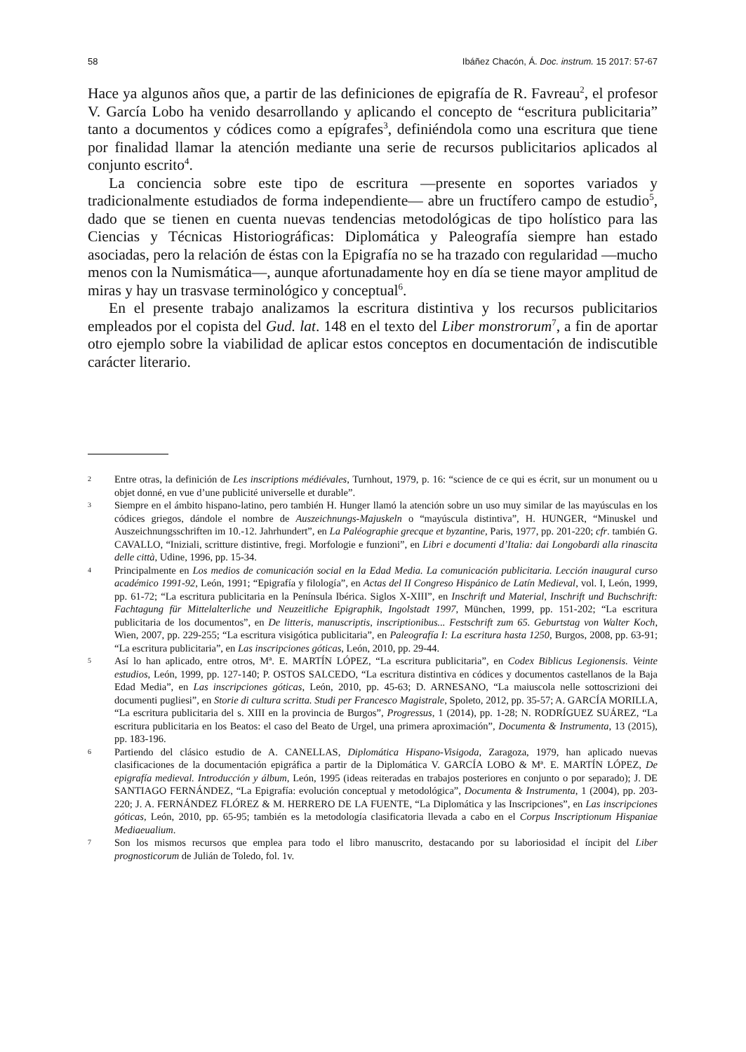58 Ibáñez Chacón, Á. Doc. instrum. 15 2017: 57-67
Hace ya algunos años que, a partir de las definiciones de epigrafía de R. Favreau<sup>2</sup>, el profesor V. García Lobo ha venido desarrollando y aplicando el concepto de “escritura publicitaria” tanto a documentos y códices como a epígrafes<sup>3</sup>, definiéndola como una escritura que tiene por finalidad llamar la atención mediante una serie de recursos publicitarios aplicados al conjunto escrito<sup>4</sup>.
La conciencia sobre este tipo de escritura —presente en soportes variados y tradicionalmente estudiados de forma independiente— abre un fructífero campo de estudio<sup>5</sup>, dado que se tienen en cuenta nuevas tendencias metodológicas de tipo holístico para las Ciencias y Técnicas Historiográficas: Diplomática y Paleografía siempre han estado asociadas, pero la relación de éstas con la Epigrafía no se ha trazado con regularidad —mucho menos con la Numismática—, aunque afortunadamente hoy en día se tiene mayor amplitud de miras y hay un trasvase terminológico y conceptual<sup>6</sup>.
En el presente trabajo analizamos la escritura distintiva y los recursos publicitarios empleados por el copista del Gud. lat. 148 en el texto del Liber monstrorum<sup>7</sup>, a fin de aportar otro ejemplo sobre la viabilidad de aplicar estos conceptos en documentación de indiscutible carácter literario.
2 Entre otras, la definición de Les inscriptions médiévales, Turnhout, 1979, p. 16: “science de ce qui es écrit, sur un monument ou u objet donné, en vue d’une publicité universelle et durable”.
3 Siempre en el ámbito hispano-latino, pero también H. Hunger llamó la atención sobre un uso muy similar de las mayúsculas en los códices griegos, dándole el nombre de Auszeichnungs-Majuskeln o “mayúscula distintiva”, H. HUNGER, “Minuskel und Auszeichnungsschriften im 10.-12. Jahrhundert”, en La Paléographie grecque et byzantine, Paris, 1977, pp. 201-220; cfr. también G. CAVALLO, “Iniziali, scritture distintive, fregi. Morfologie e funzioni”, en Libri e documenti d’Italia: dai Longobardi alla rinascita delle città, Udine, 1996, pp. 15-34.
4 Principalmente en Los medios de comunicación social en la Edad Media. La comunicación publicitaria. Lección inaugural curso académico 1991-92, León, 1991; “Epigrafía y filología”, en Actas del II Congreso Hispánico de Latín Medieval, vol. I, León, 1999, pp. 61-72; “La escritura publicitaria en la Península Ibérica. Siglos X-XIII”, en Inschrift und Material, Inschrift und Buchschrift: Fachtagung für Mittelalterliche und Neuzeitliche Epigraphik, Ingolstadt 1997, München, 1999, pp. 151-202; “La escritura publicitaria de los documentos”, en De litteris, manuscriptis, inscriptionibus... Festschrift zum 65. Geburtstag von Walter Koch, Wien, 2007, pp. 229-255; “La escritura visigótica publicitaria”, en Paleografía I: La escritura hasta 1250, Burgos, 2008, pp. 63-91; “La escritura publicitaria”, en Las inscripciones góticas, León, 2010, pp. 29-44.
5 Así lo han aplicado, entre otros, Mª. E. MARTÍN LÓPEZ, “La escritura publicitaria”, en Codex Biblicus Legionensis. Veinte estudios, León, 1999, pp. 127-140; P. OSTOS SALCEDO, “La escritura distintiva en códices y documentos castellanos de la Baja Edad Media”, en Las inscripciones góticas, León, 2010, pp. 45-63; D. ARNESANO, “La maiuscola nelle sottoscrizioni dei documenti pugliesi”, en Storie di cultura scritta. Studi per Francesco Magistrale, Spoleto, 2012, pp. 35-57; A. GARCÍA MORILLA, “La escritura publicitaria del s. XIII en la provincia de Burgos”, Progressus, 1 (2014), pp. 1-28; N. RODRÍGUEZ SUÁREZ, “La escritura publicitaria en los Beatos: el caso del Beato de Urgel, una primera aproximación”, Documenta & Instrumenta, 13 (2015), pp. 183-196.
6 Partiendo del clásico estudio de A. CANELLAS, Diplomática Hispano-Visigoda, Zaragoza, 1979, han aplicado nuevas clasificaciones de la documentación epigráfica a partir de la Diplomática V. GARCÍA LOBO & Mª. E. MARTÍN LÓPEZ, De epigrafía medieval. Introducción y álbum, León, 1995 (ideas reiteradas en trabajos posteriores en conjunto o por separado); J. DE SANTIAGO FERNÁNDEZ, “La Epigrafía: evolución conceptual y metodológica”, Documenta & Instrumenta, 1 (2004), pp. 203-220; J. A. FERNÁNDEZ FLÓREZ & M. HERRERO DE LA FUENTE, “La Diplomática y las Inscripciones”, en Las inscripciones góticas, León, 2010, pp. 65-95; también es la metodología clasificatoria llevada a cabo en el Corpus Inscriptionum Hispaniae Mediaeualium.
7 Son los mismos recursos que emplea para todo el libro manuscrito, destacando por su laboriosidad el íncipit del Liber prognosticorum de Julián de Toledo, fol. 1v.